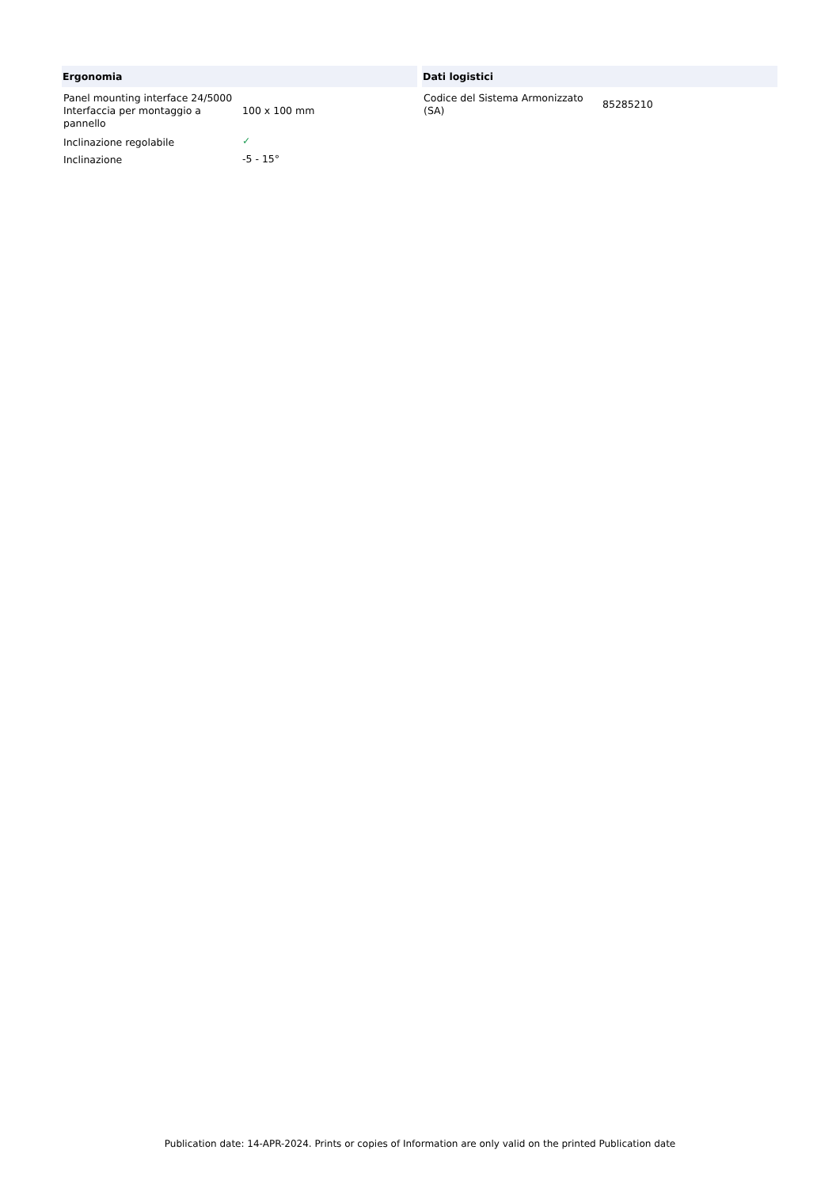Ergonomia
| Panel mounting interface 24/5000 Interfaccia per montaggio a pannello | 100 x 100 mm |
| Inclinazione regolabile | ✓ |
| Inclinazione | -5 - 15° |
Dati logistici
| Codice del Sistema Armonizzato (SA) | 85285210 |
Publication date: 14-APR-2024. Prints or copies of Information are only valid on the printed Publication date